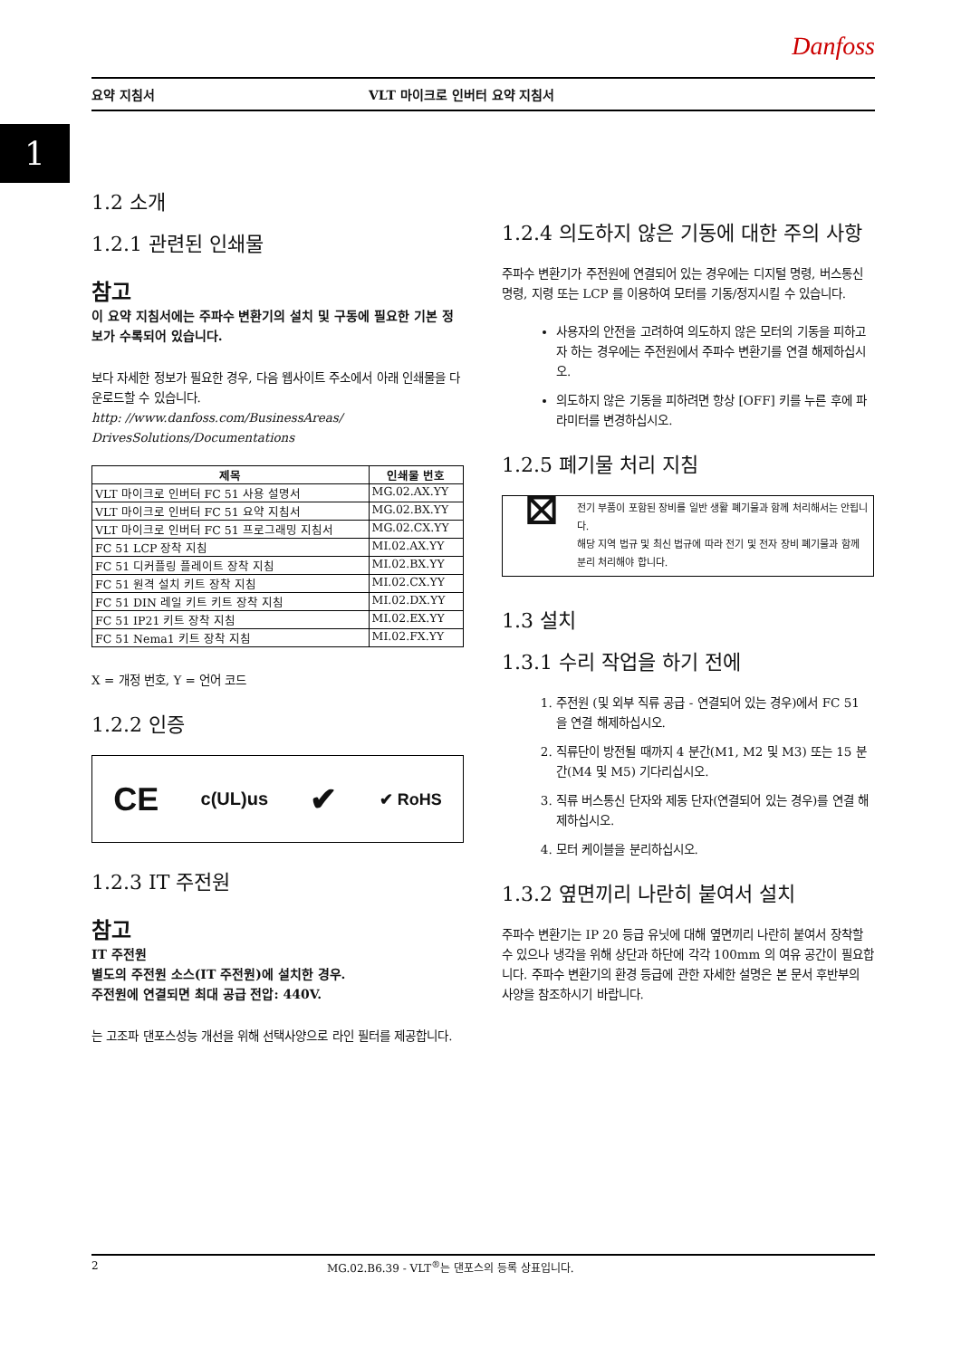Danfoss
요약 지침서 VLT 마이크로 인버터 요약 지침서
1
1.2 소개
1.2.1 관련된 인쇄물
참고
이 요약 지침서에는 주파수 변환기의 설치 및 구동에 필요한 기본 정보가 수록되어 있습니다.
보다 자세한 정보가 필요한 경우, 다음 웹사이트 주소에서 아래 인쇄물을 다운로드할 수 있습니다.
http: //www.danfoss.com/BusinessAreas/ DrivesSolutions/Documentations
| 제목 | 인쇄물 번호 |
| --- | --- |
| VLT 마이크로 인버터 FC 51 사용 설명서 | MG.02.AX.YY |
| VLT 마이크로 인버터 FC 51 요약 지침서 | MG.02.BX.YY |
| VLT 마이크로 인버터 FC 51 프로그래밍 지침서 | MG.02.CX.YY |
| FC 51 LCP 장착 지침 | MI.02.AX.YY |
| FC 51 디커플링 플레이트 장착 지침 | MI.02.BX.YY |
| FC 51 원격 설치 키트 장착 지침 | MI.02.CX.YY |
| FC 51 DIN 레일 키트 키트 장착 지침 | MI.02.DX.YY |
| FC 51 IP21 키트 장착 지침 | MI.02.EX.YY |
| FC 51 Nema1 키트 장착 지침 | MI.02.FX.YY |
X = 개정 번호, Y = 언어 코드
1.2.2 인증
CE c(UL)us ✔ ✔ RoHS
1.2.3 IT 주전원
참고
IT 주전원
별도의 주전원 소스(IT 주전원)에 설치한 경우.
주전원에 연결되면 최대 공급 전압: 440V.
는 고조파 댄포스성능 개선을 위해 선택사양으로 라인 필터를 제공합니다.
1.2.4 의도하지 않은 기동에 대한 주의 사항
주파수 변환기가 주전원에 연결되어 있는 경우에는 디지털 명령, 버스통신 명령, 지령 또는 LCP 를 이용하여 모터를 기동/정지시킬 수 있습니다.
사용자의 안전을 고려하여 의도하지 않은 모터의 기동을 피하고자 하는 경우에는 주전원에서 주파수 변환기를 연결 해제하십시오.
의도하지 않은 기동을 피하려면 항상 [OFF] 키를 누른 후에 파라미터를 변경하십시오.
1.2.5 폐기물 처리 지침
⊠
전기 부품이 포함된 장비를 일반 생활 폐기물과 함께 처리해서는 안됩니다.
해당 지역 법규 및 최신 법규에 따라 전기 및 전자 장비 폐기물과 함께 분리 처리해야 합니다.
1.3 설치
1.3.1 수리 작업을 하기 전에
1. 주전원 (및 외부 직류 공급 - 연결되어 있는 경우)에서 FC 51 을 연결 해제하십시오.
2. 직류단이 방전될 때까지 4 분간(M1, M2 및 M3) 또는 15 분간(M4 및 M5) 기다리십시오.
3. 직류 버스통신 단자와 제동 단자(연결되어 있는 경우)를 연결 해제하십시오.
4. 모터 케이블을 분리하십시오.
1.3.2 옆면끼리 나란히 붙여서 설치
주파수 변환기는 IP 20 등급 유닛에 대해 옆면끼리 나란히 붙여서 장착할 수 있으나 냉각을 위해 상단과 하단에 각각 100mm 의 여유 공간이 필요합니다. 주파수 변환기의 환경 등급에 관한 자세한 설명은 본 문서 후반부의 사양을 참조하시기 바랍니다.
2 MG.02.B6.39 - VLT<sup>®</sup>는 댄포스의 등록 상표입니다.